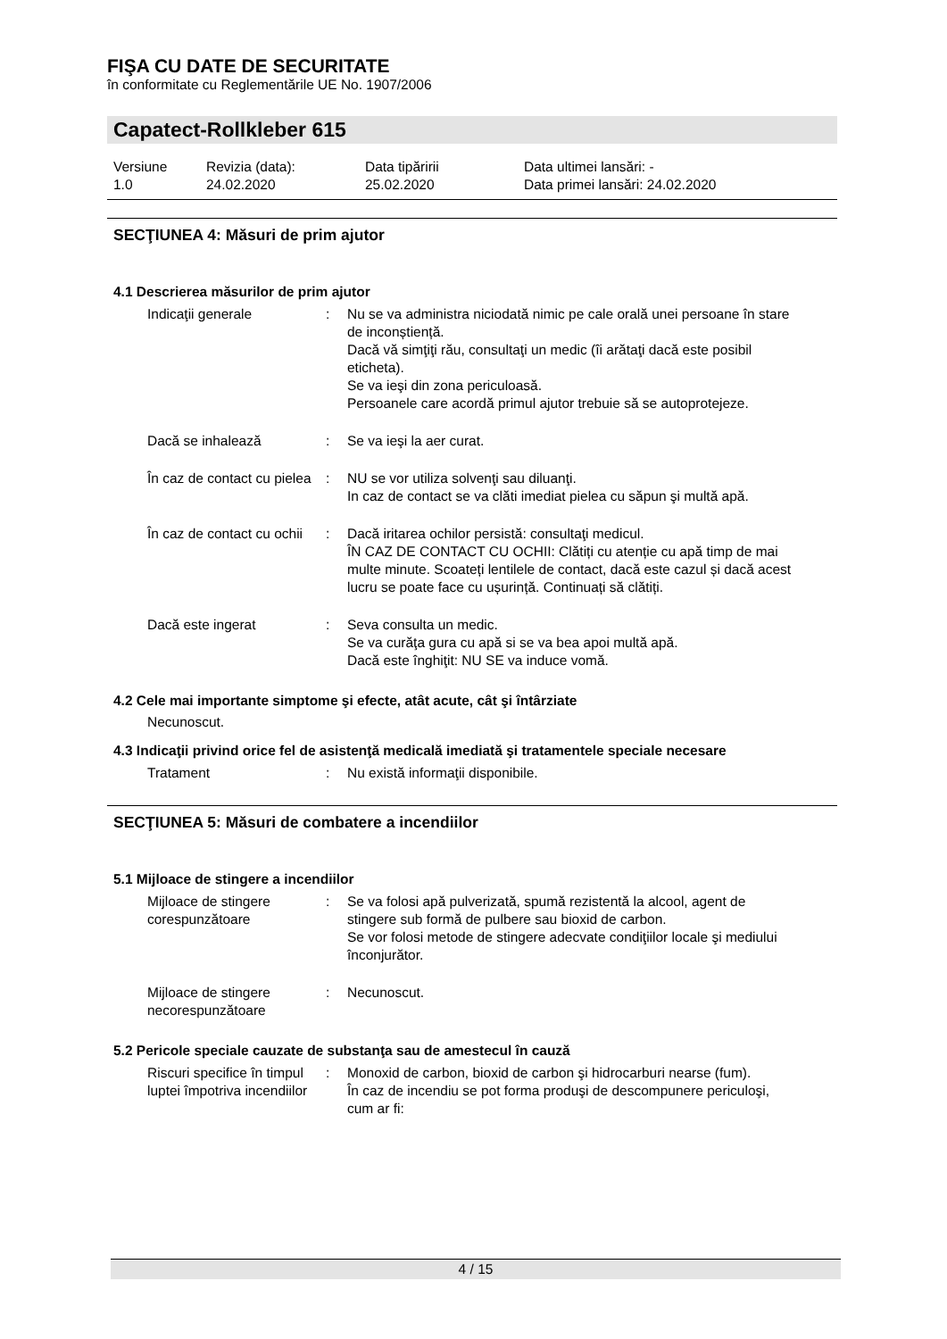FIŞA CU DATE DE SECURITATE
în conformitate cu Reglementările UE No. 1907/2006
Capatect-Rollkleber 615
Versiune
1.0
Revizia (data):
24.02.2020
Data tipăririi
25.02.2020
Data ultimei lansări: -
Data primei lansări: 24.02.2020
SECŢIUNEA 4: Măsuri de prim ajutor
4.1 Descrierea măsurilor de prim ajutor
Indicaţii generale : Nu se va administra niciodată nimic pe cale orală unei persoane în stare de inconștiență.
Dacă vă simţiţi rău, consultaţi un medic (îi arătaţi dacă este posibil eticheta).
Se va ieşi din zona periculoasă.
Persoanele care acordă primul ajutor trebuie să se autoprotejeze.
Dacă se inhalează : Se va ieşi la aer curat.
În caz de contact cu pielea
: NU se vor utiliza solvenţi sau diluanţi.
In caz de contact se va clăti imediat pielea cu săpun şi multă apă.
În caz de contact cu ochii : Dacă iritarea ochilor persistă: consultaţi medicul.
ÎN CAZ DE CONTACT CU OCHII: Clătiți cu atenție cu apă timp de mai multe minute. Scoateți lentilele de contact, dacă este cazul și dacă acest lucru se poate face cu ușurință. Continuați să clătiți.
Dacă este ingerat : Seva consulta un medic.
Se va curăţa gura cu apă si se va bea apoi multă apă.
Dacă este înghiţit: NU SE va induce vomă.
4.2 Cele mai importante simptome şi efecte, atât acute, cât şi întârziate
Necunoscut.
4.3 Indicaţii privind orice fel de asistenţă medicală imediată şi tratamentele speciale necesare
Tratament : Nu există informaţii disponibile.
SECŢIUNEA 5: Măsuri de combatere a incendiilor
5.1 Mijloace de stingere a incendiilor
Mijloace de stingere corespunzătoare
: Se va folosi apă pulverizată, spumă rezistentă la alcool, agent de stingere sub formă de pulbere sau bioxid de carbon.
Se vor folosi metode de stingere adecvate condiţiilor locale şi mediului înconjurător.
Mijloace de stingere necorespunzătoare
: Necunoscut.
5.2 Pericole speciale cauzate de substanţa sau de amestecul în cauză
Riscuri specifice în timpul luptei împotriva incendiilor
: Monoxid de carbon, bioxid de carbon şi hidrocarburi nearse (fum).
În caz de incendiu se pot forma produşi de descompunere periculoşi, cum ar fi:
4 / 15